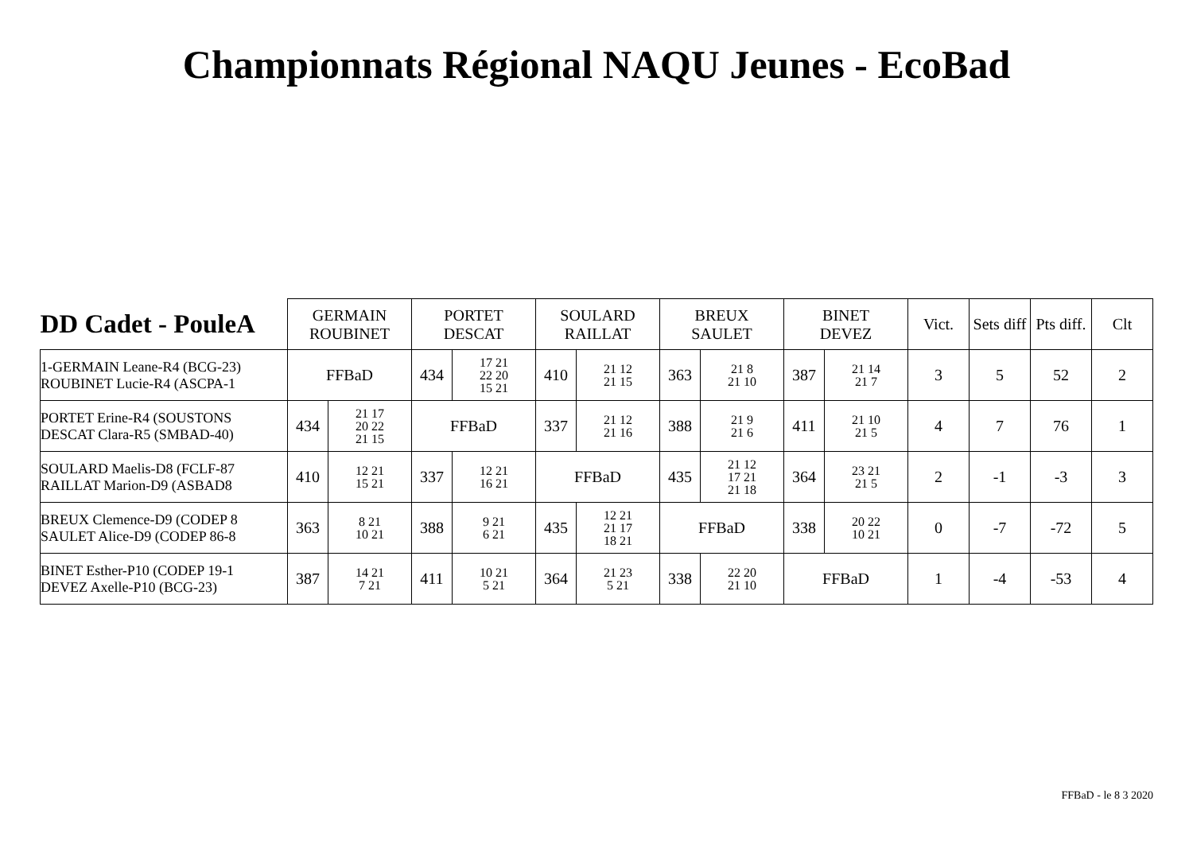Championnats Régional NAQU Jeunes - EcoBad
| DD Cadet - PouleA | GERMAIN ROUBINET | | PORTET DESCAT | | SOULARD RAILLAT | | BREUX SAULET | | BINET DEVEZ | | Vict. | Sets diff | Pts diff. | Clt |
| --- | --- | --- | --- | --- | --- | --- | --- | --- | --- | --- | --- | --- | --- | --- |
| 1-GERMAIN Leane-R4 (BCG-23) ROUBINET Lucie-R4 (ASCPA-1 | FFBaD | | 434 | 17 21 22 20 15 21 | 410 | 21 12 21 15 | 363 | 21 8 21 10 | 387 | 21 14 21 7 | 3 | 5 | 52 | 2 |
| PORTET Erine-R4 (SOUSTONS DESCAT Clara-R5 (SMBAD-40) | 434 | 21 17 20 22 21 15 | FFBaD | | 337 | 21 12 21 16 | 388 | 21 9 21 6 | 411 | 21 10 21 5 | 4 | 7 | 76 | 1 |
| SOULARD Maelis-D8 (FCLF-87 RAILLAT Marion-D9 (ASBAD8 | 410 | 12 21 15 21 | 337 | 12 21 16 21 | FFBaD | | 435 | 21 12 17 21 21 18 | 364 | 23 21 21 5 | 2 | -1 | -3 | 3 |
| BREUX Clemence-D9 (CODEP 8 SAULET Alice-D9 (CODEP 86-8 | 363 | 8 21 10 21 | 388 | 9 21 6 21 | 435 | 12 21 21 17 18 21 | FFBaD | | 338 | 20 22 10 21 | 0 | -7 | -72 | 5 |
| BINET Esther-P10 (CODEP 19-1 DEVEZ Axelle-P10 (BCG-23) | 387 | 14 21 7 21 | 411 | 10 21 5 21 | 364 | 21 23 5 21 | 338 | 22 20 21 10 | FFBaD | | 1 | -4 | -53 | 4 |
FFBaD - le 8 3 2020